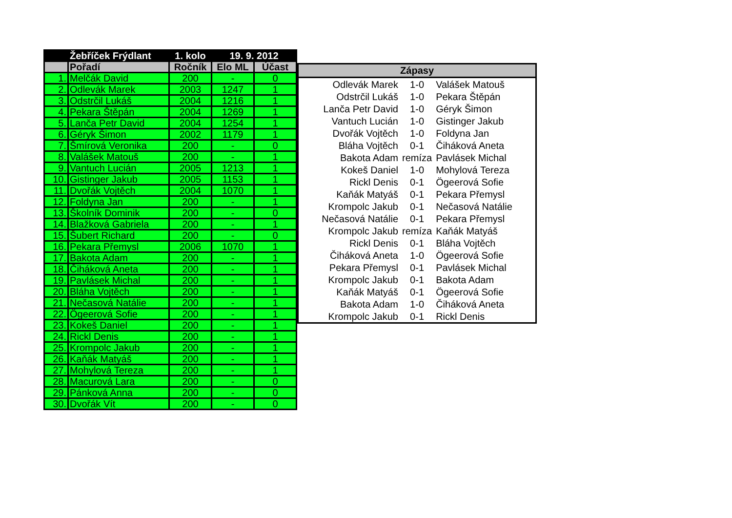| | Žebříček Frýdlant | 1. kolo | 19. 9. 2012 | |
| --- | --- | --- | --- | --- |
| | Pořadí | Ročník | Elo ML | Účast |
| 1. | Melčák David | 200 | - | 0 |
| 2. | Odlevák Marek | 2003 | 1247 | 1 |
| 3. | Odstrčil Lukáš | 2004 | 1216 | 1 |
| 4. | Pekara Štěpán | 2004 | 1269 | 1 |
| 5. | Lanča Petr David | 2004 | 1254 | 1 |
| 6. | Géryk Šimon | 2002 | 1179 | 1 |
| 7. | Šmírová Veronika | 200 | - | 0 |
| 8. | Valášek Matouš | 200 | - | 1 |
| 9. | Vantuch Lucián | 2005 | 1213 | 1 |
| 10. | Gistinger Jakub | 2005 | 1153 | 1 |
| 11. | Dvořák Vojtěch | 2004 | 1070 | 1 |
| 12. | Foldyna Jan | 200 | - | 1 |
| 13. | Školník Dominik | 200 | - | 0 |
| 14. | Blažková Gabriela | 200 | - | 1 |
| 15. | Šubert Richard | 200 | - | 0 |
| 16. | Pekara Přemysl | 2006 | 1070 | 1 |
| 17. | Bakota Adam | 200 | - | 1 |
| 18. | Čiháková Aneta | 200 | - | 1 |
| 19. | Pavlásek Michal | 200 | - | 1 |
| 20. | Bláha Vojtěch | 200 | - | 1 |
| 21. | Nečasová Natálie | 200 | - | 1 |
| 22. | Ögeerová Sofie | 200 | - | 1 |
| 23. | Kokeš Daniel | 200 | - | 1 |
| 24. | Rickl Denis | 200 | - | 1 |
| 25. | Krompolc Jakub | 200 | - | 1 |
| 26. | Kaňák Matyáš | 200 | - | 1 |
| 27. | Mohylová Tereza | 200 | - | 1 |
| 28. | Macurová Lara | 200 | - | 0 |
| 29. | Pánková Anna | 200 | - | 0 |
| 30. | Dvořák Vít | 200 | - | 0 |
| Zápasy | | |
| --- | --- | --- |
| Odlevák Marek | 1-0 | Valášek Matouš |
| Odstrčil Lukáš | 1-0 | Pekara Štěpán |
| Lanča Petr David | 1-0 | Géryk Šimon |
| Vantuch Lucián | 1-0 | Gistinger Jakub |
| Dvořák Vojtěch | 1-0 | Foldyna Jan |
| Bláha Vojtěch | 0-1 | Čiháková Aneta |
| Bakota Adam | remíza | Pavlásek Michal |
| Kokeš Daniel | 1-0 | Mohylová Tereza |
| Rickl Denis | 0-1 | Ögeerová Sofie |
| Kaňák Matyáš | 0-1 | Pekara Přemysl |
| Krompolc Jakub | 0-1 | Nečasová Natálie |
| Nečasová Natálie | 0-1 | Pekara Přemysl |
| Krompolc Jakub | remíza | Kaňák Matyáš |
| Rickl Denis | 0-1 | Bláha Vojtěch |
| Čiháková Aneta | 1-0 | Ögeerová Sofie |
| Pekara Přemysl | 0-1 | Pavlásek Michal |
| Krompolc Jakub | 0-1 | Bakota Adam |
| Kaňák Matyáš | 0-1 | Ögeerová Sofie |
| Bakota Adam | 1-0 | Čiháková Aneta |
| Krompolc Jakub | 0-1 | Rickl Denis |